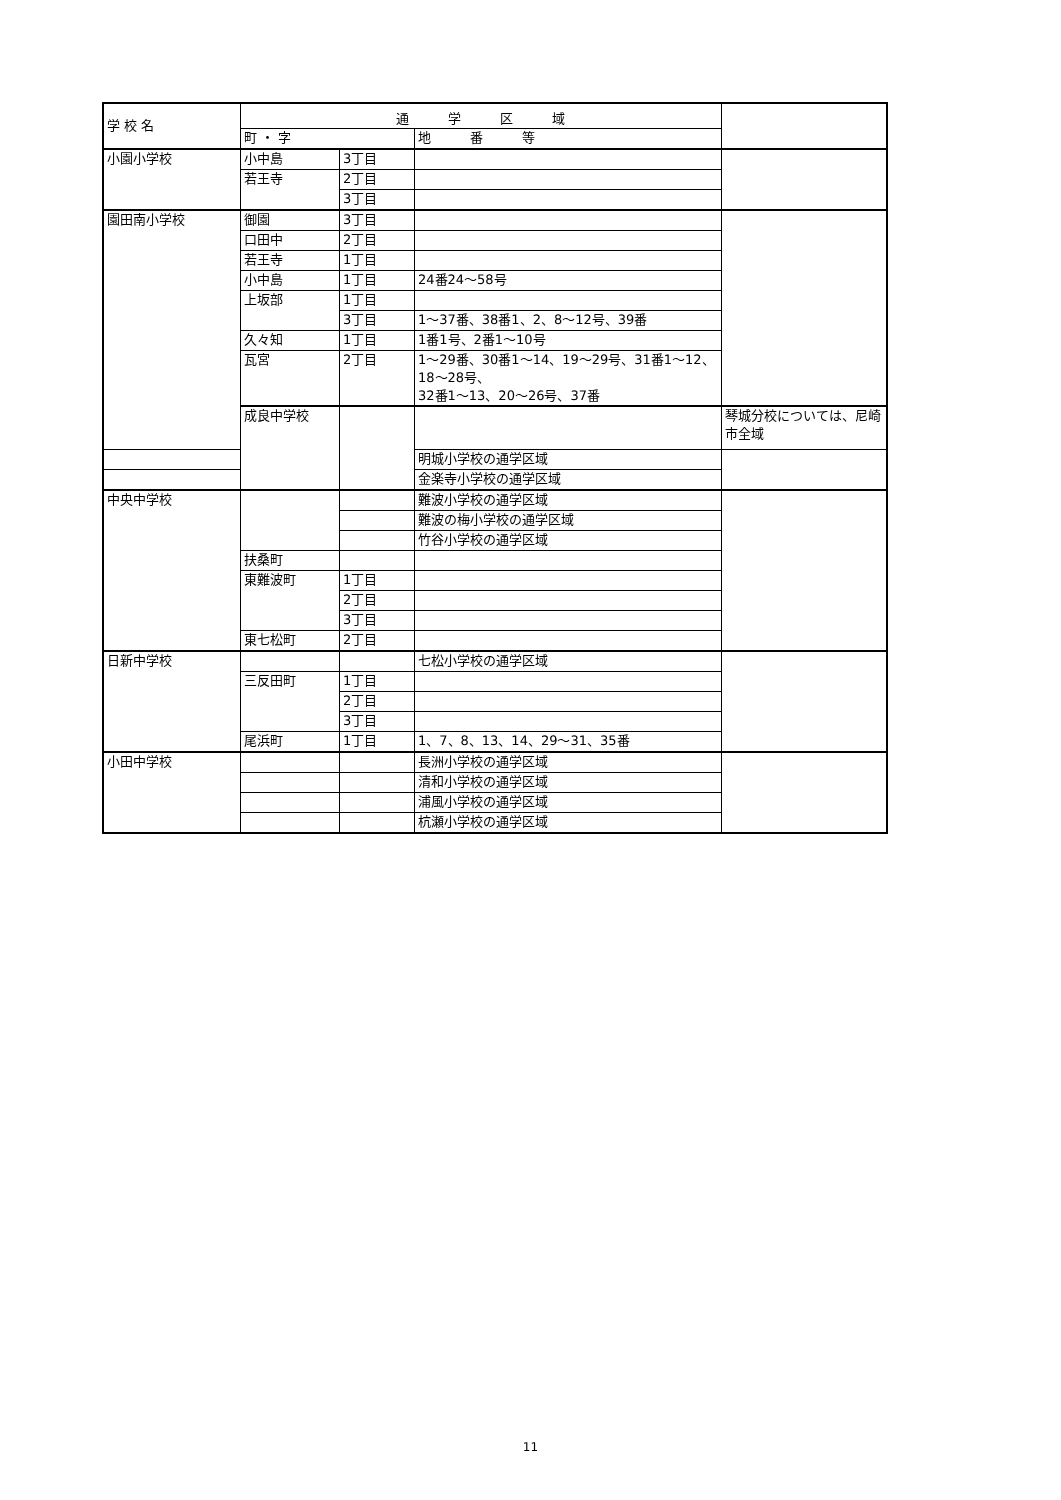| 学 校 名 | 通 学 区 域 | | | |
| --- | --- | --- | --- | --- |
| | 町 ・ 字 | | 地 番 等 | |
| 小園小学校 | 小中島 | 3丁目 | | |
| | 若王寺 | 2丁目 | | |
| | | 3丁目 | | |
| 園田南小学校 | 御園 | 3丁目 | | |
| | 口田中 | 2丁目 | | |
| | 若王寺 | 1丁目 | | |
| | 小中島 | 1丁目 | 24番24～58号 | |
| | 上坂部 | 1丁目 | | |
| | | 3丁目 | 1～37番、38番1、2、8～12号、39番 | |
| | 久々知 | 1丁目 | 1番1号、2番1～10号 | |
| | 瓦宮 | 2丁目 | 1～29番、30番1～14、19～29号、31番1～12、18～28号、 32番1～13、20～26号、37番 | |
| | 成良中学校 | | | 琴城分校については、尼崎市全域 |
| | | | 明城小学校の通学区域 | |
| | | | 金楽寺小学校の通学区域 | |
| 中央中学校 | | | 難波小学校の通学区域 | |
| | | | 難波の梅小学校の通学区域 | |
| | | | 竹谷小学校の通学区域 | |
| | 扶桑町 | | | |
| | 東難波町 | 1丁目 | | |
| | | 2丁目 | | |
| | | 3丁目 | | |
| | 東七松町 | 2丁目 | | |
| 日新中学校 | | | 七松小学校の通学区域 | |
| | 三反田町 | 1丁目 | | |
| | | 2丁目 | | |
| | | 3丁目 | | |
| | 尾浜町 | 1丁目 | 1、7、8、13、14、29～31、35番 | |
| 小田中学校 | | | 長洲小学校の通学区域 | |
| | | | 清和小学校の通学区域 | |
| | | | 浦風小学校の通学区域 | |
| | | | 杭瀬小学校の通学区域 | |
11